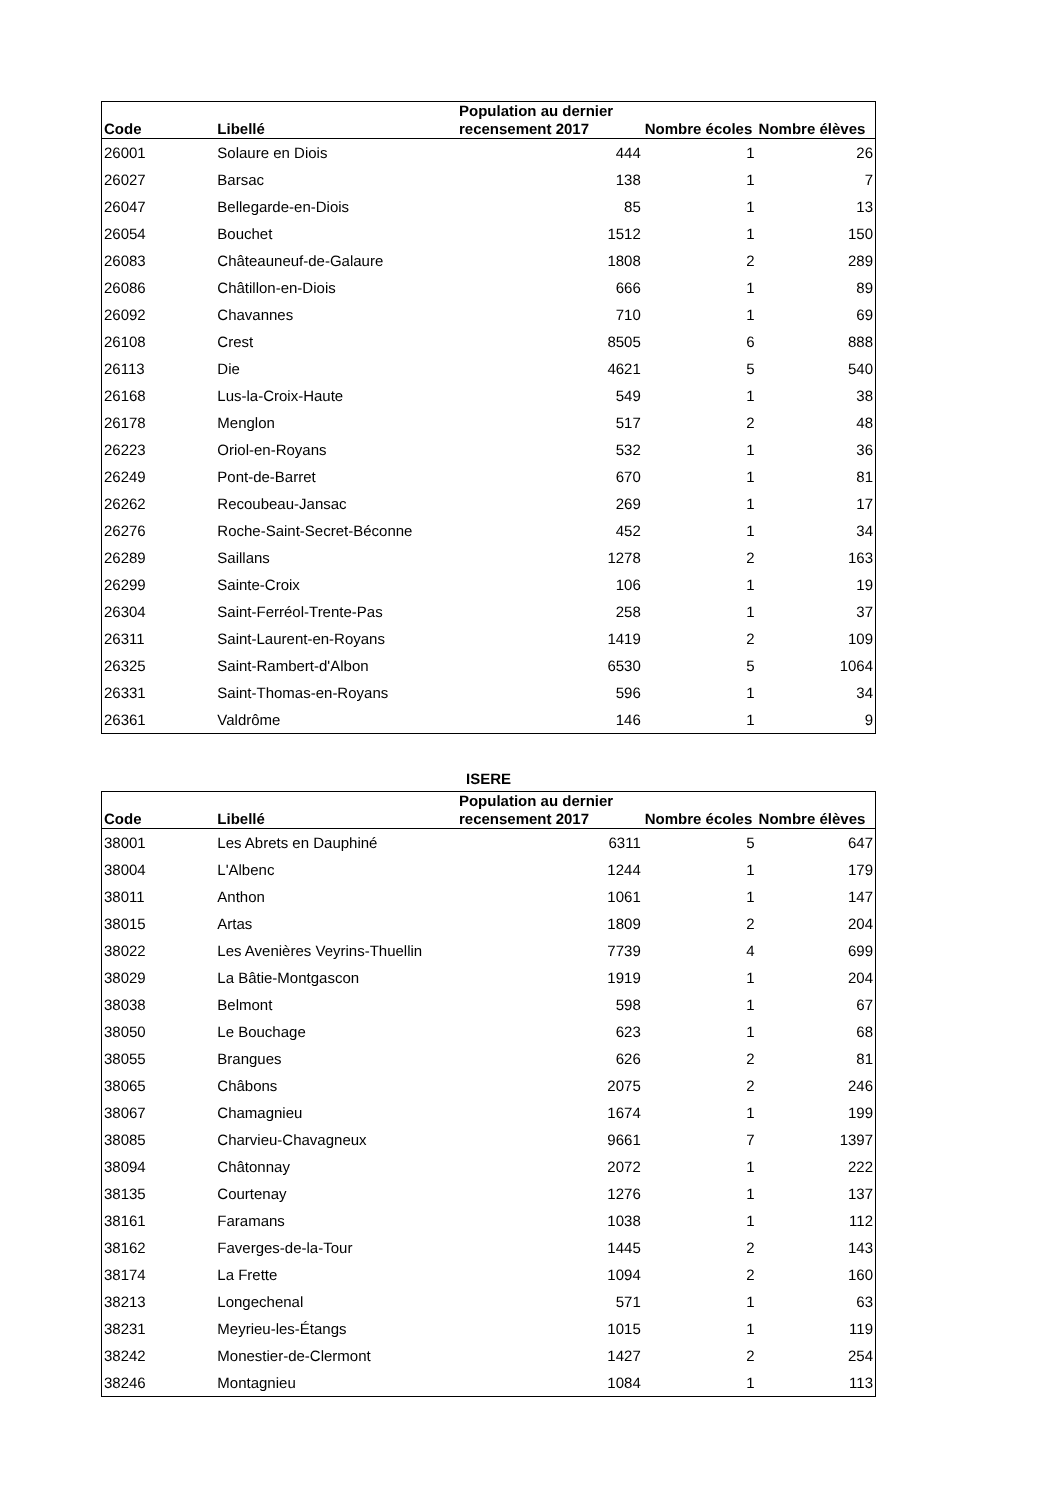| Code | Libellé | Population au dernier recensement 2017 | Nombre écoles | Nombre élèves |
| --- | --- | --- | --- | --- |
| 26001 | Solaure en Diois | 444 | 1 | 26 |
| 26027 | Barsac | 138 | 1 | 7 |
| 26047 | Bellegarde-en-Diois | 85 | 1 | 13 |
| 26054 | Bouchet | 1512 | 1 | 150 |
| 26083 | Châteauneuf-de-Galaure | 1808 | 2 | 289 |
| 26086 | Châtillon-en-Diois | 666 | 1 | 89 |
| 26092 | Chavannes | 710 | 1 | 69 |
| 26108 | Crest | 8505 | 6 | 888 |
| 26113 | Die | 4621 | 5 | 540 |
| 26168 | Lus-la-Croix-Haute | 549 | 1 | 38 |
| 26178 | Menglon | 517 | 2 | 48 |
| 26223 | Oriol-en-Royans | 532 | 1 | 36 |
| 26249 | Pont-de-Barret | 670 | 1 | 81 |
| 26262 | Recoubeau-Jansac | 269 | 1 | 17 |
| 26276 | Roche-Saint-Secret-Béconne | 452 | 1 | 34 |
| 26289 | Saillans | 1278 | 2 | 163 |
| 26299 | Sainte-Croix | 106 | 1 | 19 |
| 26304 | Saint-Ferréol-Trente-Pas | 258 | 1 | 37 |
| 26311 | Saint-Laurent-en-Royans | 1419 | 2 | 109 |
| 26325 | Saint-Rambert-d'Albon | 6530 | 5 | 1064 |
| 26331 | Saint-Thomas-en-Royans | 596 | 1 | 34 |
| 26361 | Valdrôme | 146 | 1 | 9 |
ISERE
| Code | Libellé | Population au dernier recensement 2017 | Nombre écoles | Nombre élèves |
| --- | --- | --- | --- | --- |
| 38001 | Les Abrets en Dauphiné | 6311 | 5 | 647 |
| 38004 | L'Albenc | 1244 | 1 | 179 |
| 38011 | Anthon | 1061 | 1 | 147 |
| 38015 | Artas | 1809 | 2 | 204 |
| 38022 | Les Avenières Veyrins-Thuellin | 7739 | 4 | 699 |
| 38029 | La Bâtie-Montgascon | 1919 | 1 | 204 |
| 38038 | Belmont | 598 | 1 | 67 |
| 38050 | Le Bouchage | 623 | 1 | 68 |
| 38055 | Brangues | 626 | 2 | 81 |
| 38065 | Châbons | 2075 | 2 | 246 |
| 38067 | Chamagnieu | 1674 | 1 | 199 |
| 38085 | Charvieu-Chavagneux | 9661 | 7 | 1397 |
| 38094 | Châtonnay | 2072 | 1 | 222 |
| 38135 | Courtenay | 1276 | 1 | 137 |
| 38161 | Faramans | 1038 | 1 | 112 |
| 38162 | Faverges-de-la-Tour | 1445 | 2 | 143 |
| 38174 | La Frette | 1094 | 2 | 160 |
| 38213 | Longechenal | 571 | 1 | 63 |
| 38231 | Meyrieu-les-Étangs | 1015 | 1 | 119 |
| 38242 | Monestier-de-Clermont | 1427 | 2 | 254 |
| 38246 | Montagnieu | 1084 | 1 | 113 |